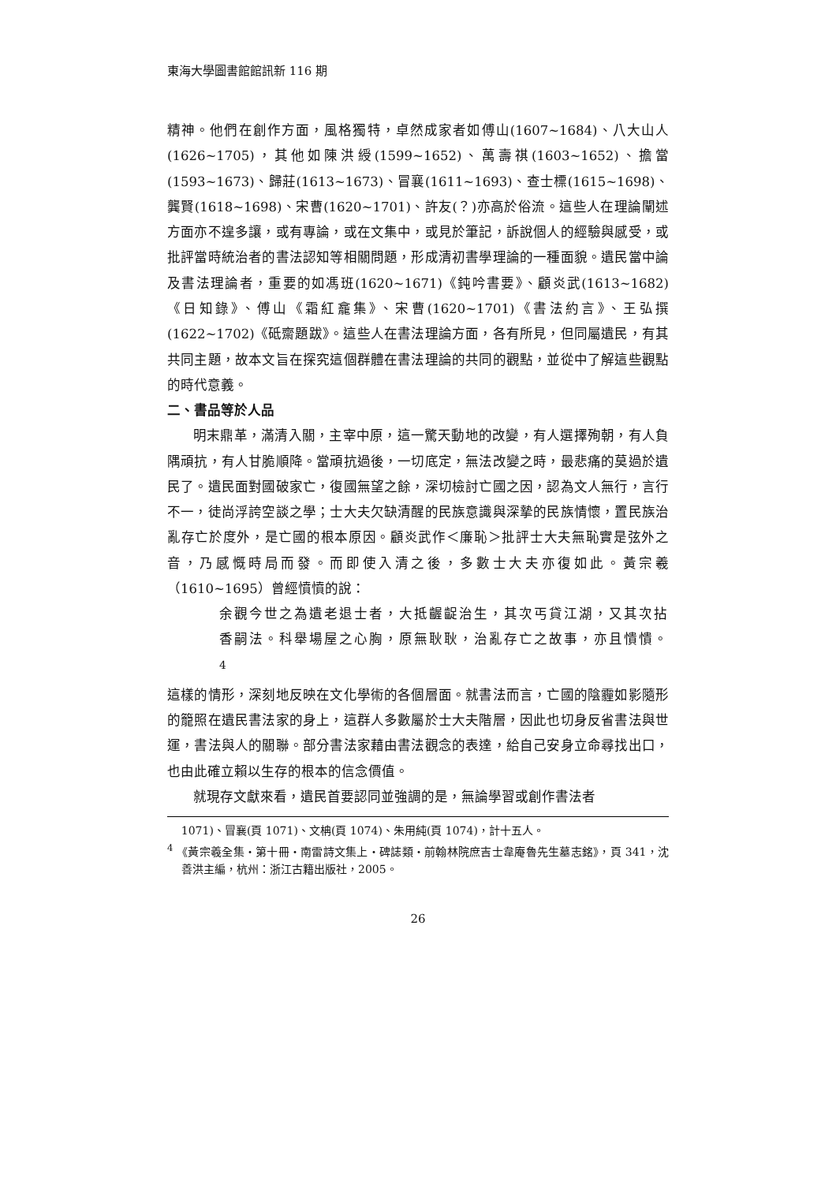東海大學圖書館館訊新 116 期
精神。他們在創作方面，風格獨特，卓然成家者如傅山(1607~1684)、八大山人(1626~1705)，其他如陳洪綬(1599~1652)、萬壽祺(1603~1652)、擔當(1593~1673)、歸莊(1613~1673)、冒襄(1611~1693)、查士標(1615~1698)、龔賢(1618~1698)、宋曹(1620~1701)、許友(？)亦高於俗流。這些人在理論闡述方面亦不遑多讓，或有專論，或在文集中，或見於筆記，訴說個人的經驗與感受，或批評當時統治者的書法認知等相關問題，形成清初書學理論的一種面貌。遺民當中論及書法理論者，重要的如馮班(1620~1671)《鈍吟書要》、顧炎武(1613~1682)《日知錄》、傅山《霜紅龕集》、宋曹(1620~1701)《書法約言》、王弘撰(1622~1702)《砥齋題跋》。這些人在書法理論方面，各有所見，但同屬遺民，有其共同主題，故本文旨在探究這個群體在書法理論的共同的觀點，並從中了解這些觀點的時代意義。
二、書品等於人品
明末鼎革，滿清入關，主宰中原，這一驚天動地的改變，有人選擇殉朝，有人負隅頑抗，有人甘脆順降。當頑抗過後，一切底定，無法改變之時，最悲痛的莫過於遺民了。遺民面對國破家亡，復國無望之餘，深切檢討亡國之因，認為文人無行，言行不一，徒尚浮誇空談之學；士大夫欠缺清醒的民族意識與深摯的民族情懷，置民族治亂存亡於度外，是亡國的根本原因。顧炎武作＜廉恥＞批評士大夫無恥實是弦外之音，乃感慨時局而發。而即使入清之後，多數士大夫亦復如此。黃宗羲（1610~1695）曾經憤憤的說：
余觀今世之為遺老退士者，大抵齷齪治生，其次丐貸江湖，又其次拈香嗣法。科舉場屋之心胸，原無耿耿，治亂存亡之故事，亦且憒憒。<sup>4</sup>
這樣的情形，深刻地反映在文化學術的各個層面。就書法而言，亡國的陰霾如影隨形的籠照在遺民書法家的身上，這群人多數屬於士大夫階層，因此也切身反省書法與世運，書法與人的關聯。部分書法家藉由書法觀念的表達，給自己安身立命尋找出口，也由此確立賴以生存的根本的信念價值。
就現存文獻來看，遺民首要認同並強調的是，無論學習或創作書法者
1071)、冒襄(頁 1071)、文柟(頁 1074)、朱用純(頁 1074)，計十五人。
<sup>4</sup> 《黃宗羲全集・第十冊・南雷詩文集上・碑誌類・前翰林院庶吉士韋庵魯先生墓志銘》，頁 341，沈善洪主編，杭州：浙江古籍出版社，2005。
26